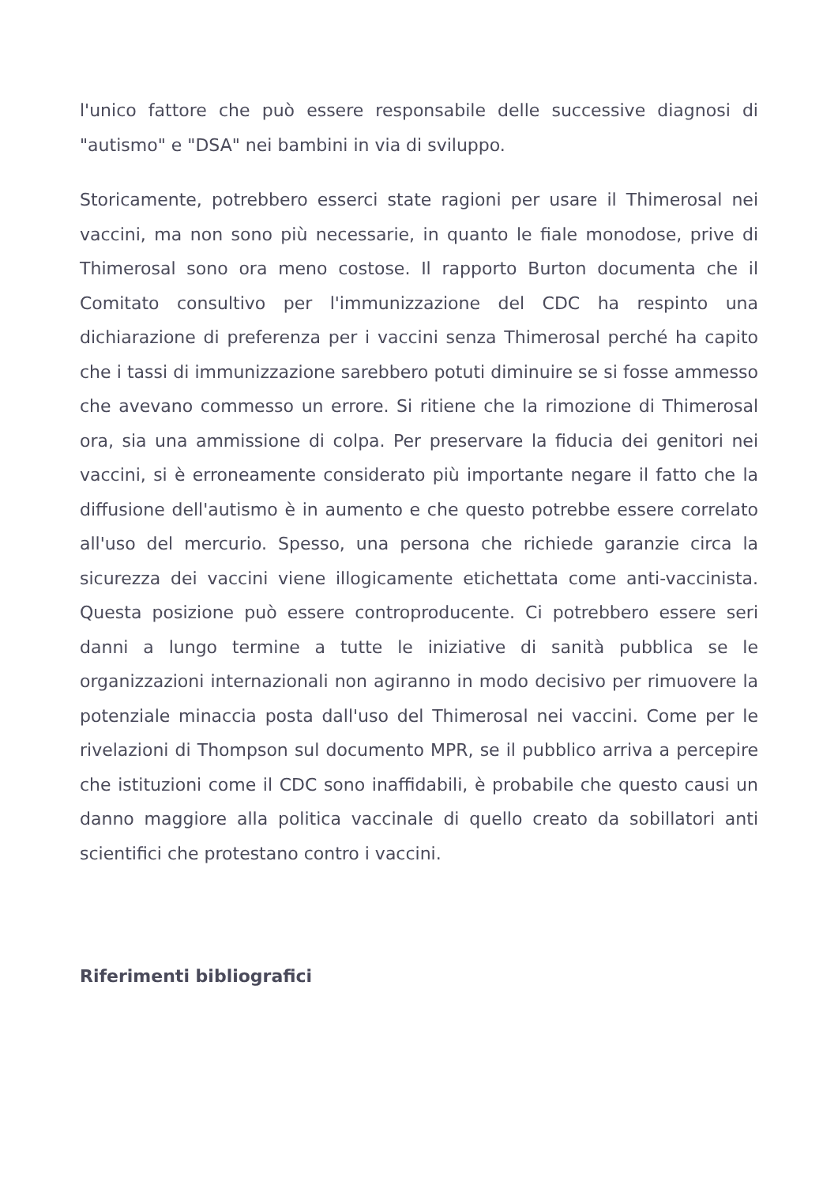l'unico fattore che può essere responsabile delle successive diagnosi di "autismo" e "DSA" nei bambini in via di sviluppo.
Storicamente, potrebbero esserci state ragioni per usare il Thimerosal nei vaccini, ma non sono più necessarie, in quanto le fiale monodose, prive di Thimerosal sono ora meno costose. Il rapporto Burton documenta che il Comitato consultivo per l'immunizzazione del CDC ha respinto una dichiarazione di preferenza per i vaccini senza Thimerosal perché ha capito che i tassi di immunizzazione sarebbero potuti diminuire se si fosse ammesso che avevano commesso un errore. Si ritiene che la rimozione di Thimerosal ora, sia una ammissione di colpa. Per preservare la fiducia dei genitori nei vaccini, si è erroneamente considerato più importante negare il fatto che la diffusione dell'autismo è in aumento e che questo potrebbe essere correlato all'uso del mercurio. Spesso, una persona che richiede garanzie circa la sicurezza dei vaccini viene illogicamente etichettata come anti-vaccinista. Questa posizione può essere controproducente. Ci potrebbero essere seri danni a lungo termine a tutte le iniziative di sanità pubblica se le organizzazioni internazionali non agiranno in modo decisivo per rimuovere la potenziale minaccia posta dall'uso del Thimerosal nei vaccini. Come per le rivelazioni di Thompson sul documento MPR, se il pubblico arriva a percepire che istituzioni come il CDC sono inaffidabili, è probabile che questo causi un danno maggiore alla politica vaccinale di quello creato da sobillatori anti scientifici che protestano contro i vaccini.
Riferimenti bibliografici